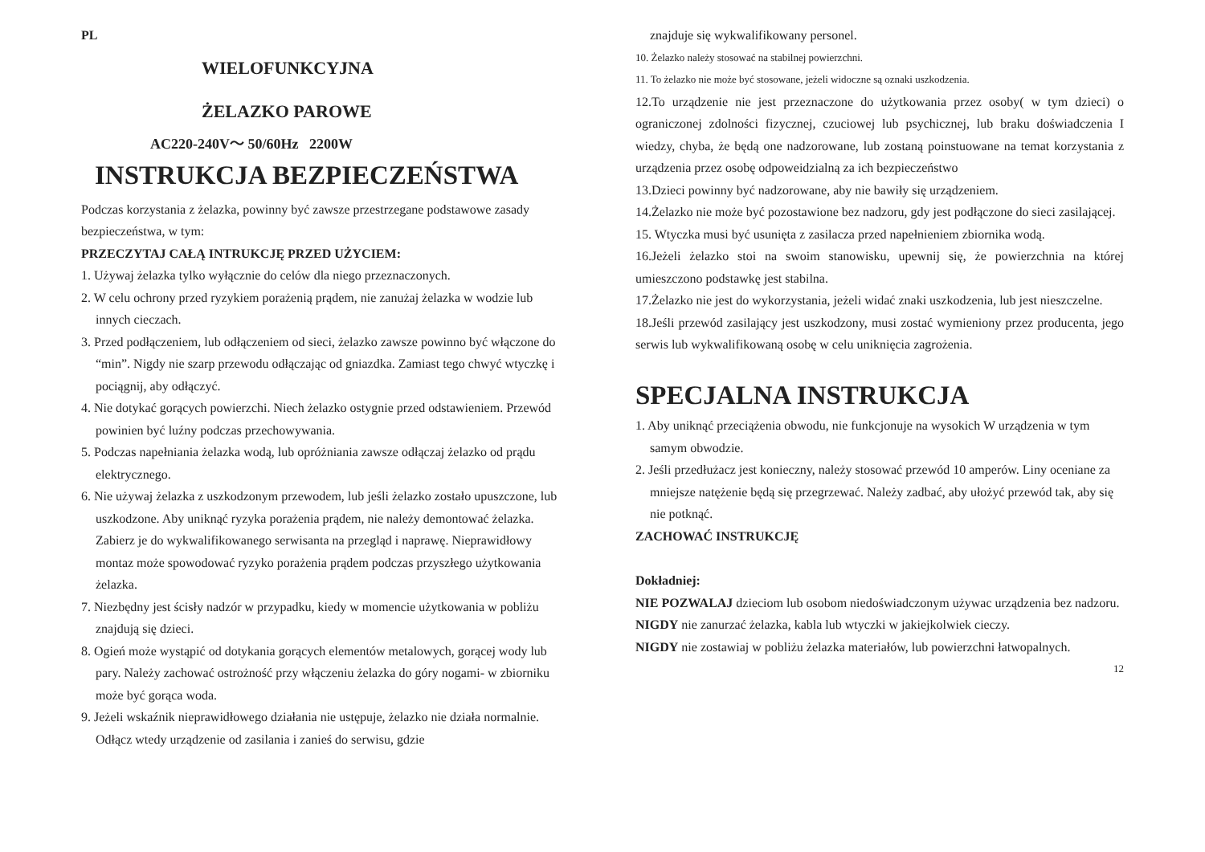PL
WIELOFUNKCYJNA
ŻELAZKO PAROWE
AC220-240V～ 50/60Hz 2200W
INSTRUKCJA BEZPIECZEŃSTWA
Podczas korzystania z żelazka, powinny być zawsze przestrzegane podstawowe zasady bezpieczeństwa, w tym:
PRZECZYTAJ CAŁĄ INTRUKCJĘ PRZED UŻYCIEM:
1. Używaj żelazka tylko wyłącznie do celów dla niego przeznaczonych.
2. W celu ochrony przed ryzykiem porażenią prądem, nie zanużaj żelazka w wodzie lub innych cieczach.
3. Przed podłączeniem, lub odłączeniem od sieci, żelazko zawsze powinno być włączone do “min”. Nigdy nie szarp przewodu odłączając od gniazdka. Zamiast tego chwyć wtyczkę i pociągnij, aby odłączyć.
4. Nie dotykać gorących powierzchi. Niech żelazko ostygnie przed odstawieniem. Przewód powinien być luźny podczas przechowywania.
5. Podczas napełniania żelazka wodą, lub opróżniania zawsze odłączaj żelazko od prądu elektrycznego.
6. Nie używaj żelazka z uszkodzonym przewodem, lub jeśli żelazko zostało upuszczone, lub uszkodzone. Aby uniknąć ryzyka porażenia prądem, nie należy demontować żelazka. Zabierz je do wykwalifikowanego serwisanta na przegląd i naprawę. Nieprawidłowy montaz może spowodować ryzyko porażenia prądem podczas przyszłego użytkowania żelazka.
7. Niezbędny jest ścisły nadzór w przypadku, kiedy w momencie użytkowania w pobliżu znajdują się dzieci.
8. Ogień może wystąpić od dotykania gorących elementów metalowych, gorącej wody lub pary. Należy zachować ostrożność przy włączeniu żelazka do góry nogami- w zbiorniku może być gorąca woda.
9. Jeżeli wskaźnik nieprawidłowego działania nie ustępuje, żelazko nie działa normalnie. Odłącz wtedy urządzenie od zasilania i zanieś do serwisu, gdzie
znajduje się wykwalifikowany personel.
10. Żelazko należy stosować na stabilnej powierzchni.
11. To żelazko nie może być stosowane, jeżeli widoczne są oznaki uszkodzenia.
12.To urządzenie nie jest przeznaczone do użytkowania przez osoby( w tym dzieci) o ograniczonej zdolności fizycznej, czuciowej lub psychicznej, lub braku doświadczenia I wiedzy, chyba, że będą one nadzorowane, lub zostaną poinstuowane na temat korzystania z urządzenia przez osobę odpoweidzialną za ich bezpieczeństwo
13.Dzieci powinny być nadzorowane, aby nie bawiły się urządzeniem.
14.Żelazko nie może być pozostawione bez nadzoru, gdy jest podłączone do sieci zasilającej.
15. Wtyczka musi być usunięta z zasilacza przed napełnieniem zbiornika wodą.
16.Jeżeli żelazko stoi na swoim stanowisku, upewnij się, że powierzchnia na której umieszczono podstawkę jest stabilna.
17.Żelazko nie jest do wykorzystania, jeżeli widać znaki uszkodzenia, lub jest nieszczelne.
18.Jeśli przewód zasilający jest uszkodzony, musi zostać wymieniony przez producenta, jego serwis lub wykwalifikowaną osobę w celu uniknięcia zagrożenia.
SPECJALNA INSTRUKCJA
1. Aby uniknąć przeciążenia obwodu, nie funkcjonuje na wysokich W urządzenia w tym samym obwodzie.
2. Jeśli przedłużacz jest konieczny, należy stosować przewód 10 amperów. Liny oceniane za mniejsze natężenie będą się przegrzewać. Należy zadbać, aby ułożyć przewód tak, aby się nie potknąć.
ZACHOWAĆ INSTRUKCJĘ
Dokładniej:
NIE POZWALAJ dzieciom lub osobom niedoświadczonym używac urządzenia bez nadzoru.
NIGDY nie zanurzać żelazka, kabla lub wtyczki w jakiejkolwiek cieczy.
NIGDY nie zostawiaj w pobliżu żelazka materiałów, lub powierzchni łatwopalnych.
12